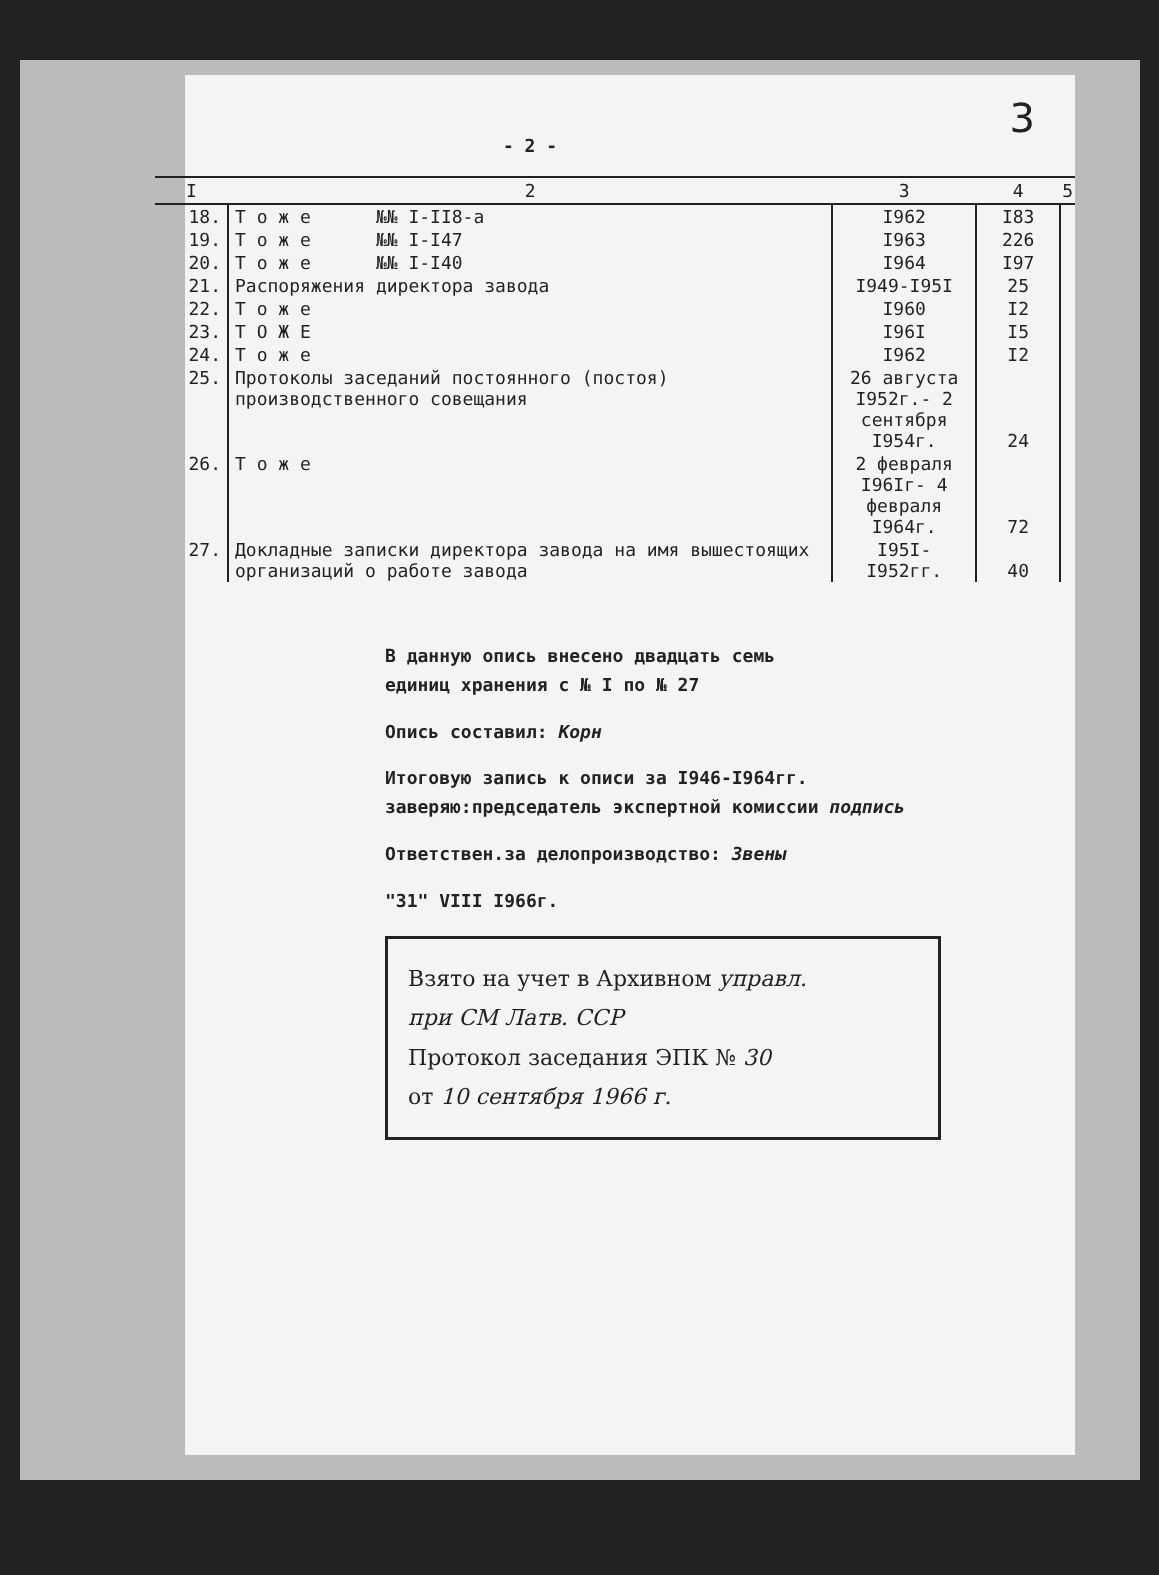3
- 2 -
| I | 2 | 3 | 4 | 5 |
| --- | --- | --- | --- | --- |
| 18. | Т о ж е №№ I-II8-а | I962 | I83 | |
| 19. | Т о ж е №№ I-I47 | I963 | 226 | |
| 20. | Т о ж е №№ I-I40 | I964 | I97 | |
| 21. | Распоряжения директора завода | I949-I95I | 25 | |
| 22. | Т о ж е | I960 | I2 | |
| 23. | Т О Ж Е | I96I | I5 | |
| 24. | Т о ж е | I962 | I2 | |
| 25. | Протоколы заседаний постоянного (постоя) производственного совещания | 26 августа I952г.- 2 сентября I954г. | 24 | |
| 26. | Т о ж е | 2 февраля I96Iг- 4 февраля I964г. | 72 | |
| 27. | Докладные записки директора завода на имя вышестоящих организаций о работе завода | I95I- I952гг. | 40 | |
В данную опись внесено двадцать семь
единиц хранения с № I по № 27
Опись составил: Корн
Итоговую запись к описи за I946-I964гг.
заверяю:председатель экспертной комиссии подпись
Ответствен.за делопроизводство: Звены
"31" VIII I966г.
Взято на учет в Архивном управл.
при СМ Латв. ССР
Протокол заседания ЭПК № 30
от 10 сентября 1966 г.